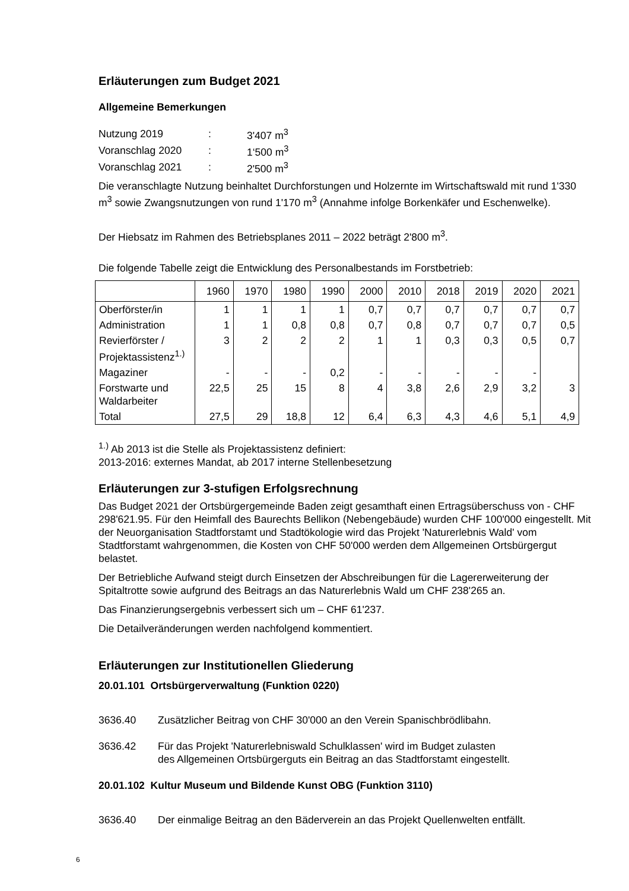Erläuterungen zum Budget 2021
Allgemeine Bemerkungen
| Nutzung 2019 | : | 3'407 m<sup>3</sup> |
| Voranschlag 2020 | : | 1‘500 m<sup>3</sup> |
| Voranschlag 2021 | : | 2'500 m<sup>3</sup> |
Die veranschlagte Nutzung beinhaltet Durchforstungen und Holzernte im Wirtschaftswald mit rund 1'330 m<sup>3</sup> sowie Zwangsnutzungen von rund 1'170 m<sup>3</sup> (Annahme infolge Borkenkäfer und Eschenwelke).
Der Hiebsatz im Rahmen des Betriebsplanes 2011 – 2022 beträgt 2'800 m<sup>3</sup>.
Die folgende Tabelle zeigt die Entwicklung des Personalbestands im Forstbetrieb:
| | 1960 | 1970 | 1980 | 1990 | 2000 | 2010 | 2018 | 2019 | 2020 | 2021 |
| Oberförster/in | 1 | 1 | 1 | 1 | 0,7 | 0,7 | 0,7 | 0,7 | 0,7 | 0,7 |
| Administration | 1 | 1 | 0,8 | 0,8 | 0,7 | 0,8 | 0,7 | 0,7 | 0,7 | 0,5 |
| Revierförster / Projektassistenz<sup>1.)</sup> | 3 | 2 | 2 | 2 | 1 | 1 | 0,3 | 0,3 | 0,5 | 0,7 |
| Magaziner | - | - | - | 0,2 | - | - | - | - | - | |
| Forstwarte und Waldarbeiter | 22,5 | 25 | 15 | 8 | 4 | 3,8 | 2,6 | 2,9 | 3,2 | 3 |
| Total | 27,5 | 29 | 18,8 | 12 | 6,4 | 6,3 | 4,3 | 4,6 | 5,1 | 4,9 |
<sup>1.)</sup> Ab 2013 ist die Stelle als Projektassistenz definiert:
2013-2016: externes Mandat, ab 2017 interne Stellenbesetzung
Erläuterungen zur 3-stufigen Erfolgsrechnung
Das Budget 2021 der Ortsbürgergemeinde Baden zeigt gesamthaft einen Ertragsüberschuss von - CHF 298'621.95. Für den Heimfall des Baurechts Bellikon (Nebengebäude) wurden CHF 100'000 eingestellt. Mit der Neuorganisation Stadtforstamt und Stadtökologie wird das Projekt 'Naturerlebnis Wald' vom Stadtforstamt wahrgenommen, die Kosten von CHF 50'000 werden dem Allgemeinen Ortsbürgergut belastet.
Der Betriebliche Aufwand steigt durch Einsetzen der Abschreibungen für die Lagererweiterung der Spitaltrotte sowie aufgrund des Beitrags an das Naturerlebnis Wald um CHF 238'265 an.
Das Finanzierungsergebnis verbessert sich um – CHF 61'237.
Die Detailveränderungen werden nachfolgend kommentiert.
Erläuterungen zur Institutionellen Gliederung
20.01.101 Ortsbürgerverwaltung (Funktion 0220)
3636.40 Zusätzlicher Beitrag von CHF 30'000 an den Verein Spanischbrödlibahn.
3636.42 Für das Projekt 'Naturerlebniswald Schulklassen' wird im Budget zulasten
des Allgemeinen Ortsbürgerguts ein Beitrag an das Stadtforstamt eingestellt.
20.01.102 Kultur Museum und Bildende Kunst OBG (Funktion 3110)
3636.40 Der einmalige Beitrag an den Bäderverein an das Projekt Quellenwelten entfällt.
6